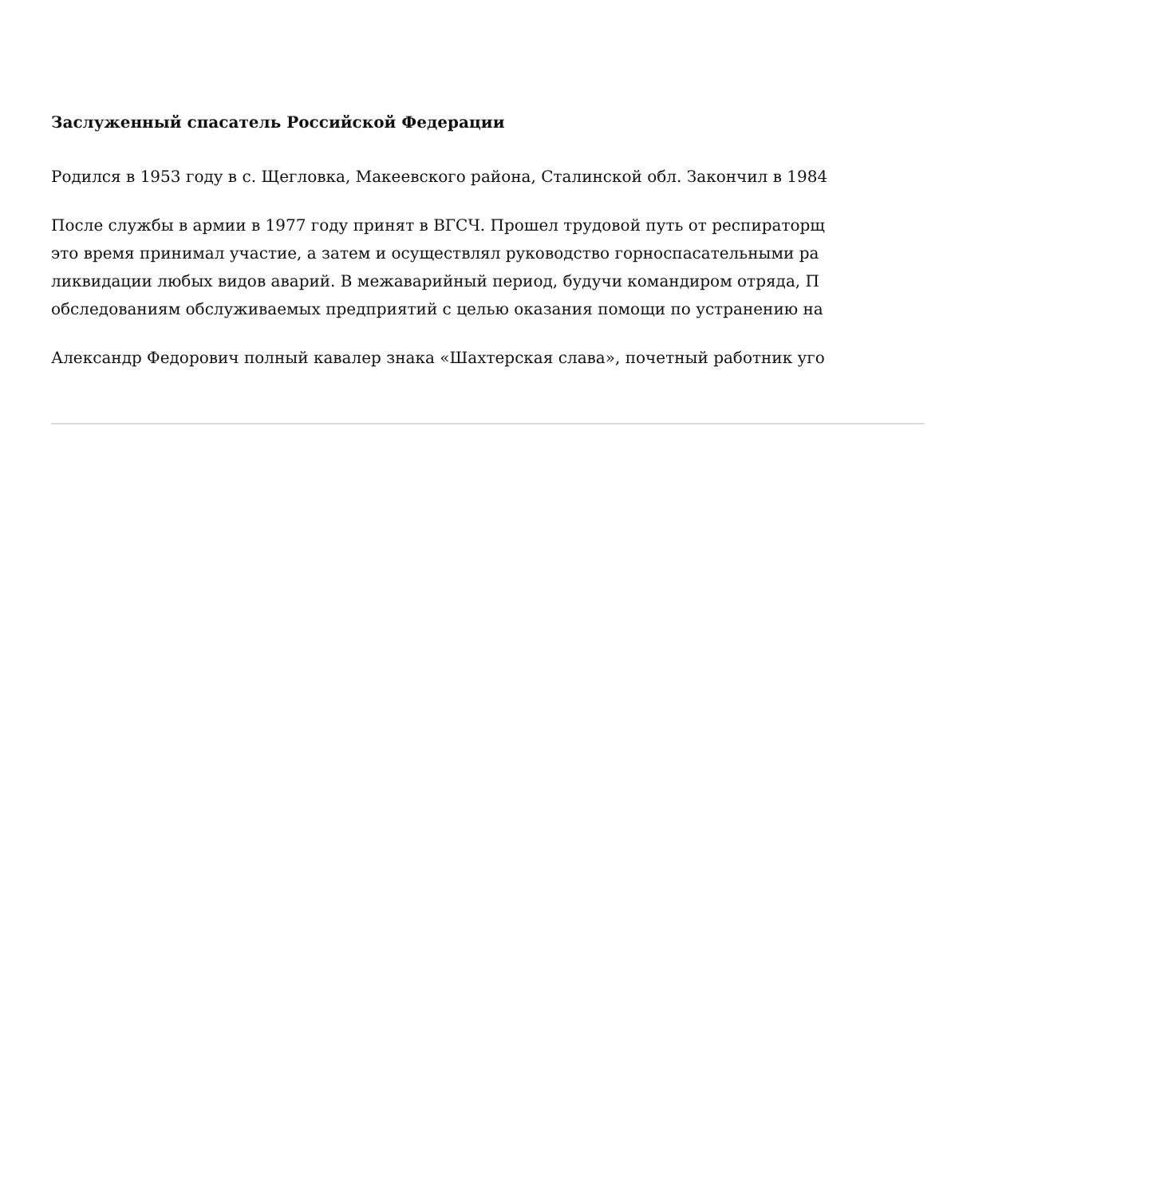Заслуженный спасатель Российской Федерации
Родился в 1953 году в с. Щегловка, Макеевского района, Сталинской обл. Закончил в 1984
После службы в армии в 1977 году принят в ВГСЧ. Прошел трудовой путь от респираторщ
это время принимал участие, а затем и осуществлял руководство горноспасательными ра
ликвидации любых видов аварий. В межаварийный период, будучи командиром отряда, П
обследованиям обслуживаемых предприятий с целью оказания помощи по устранению на
Александр Федорович полный кавалер знака «Шахтерская слава», почетный работник уго